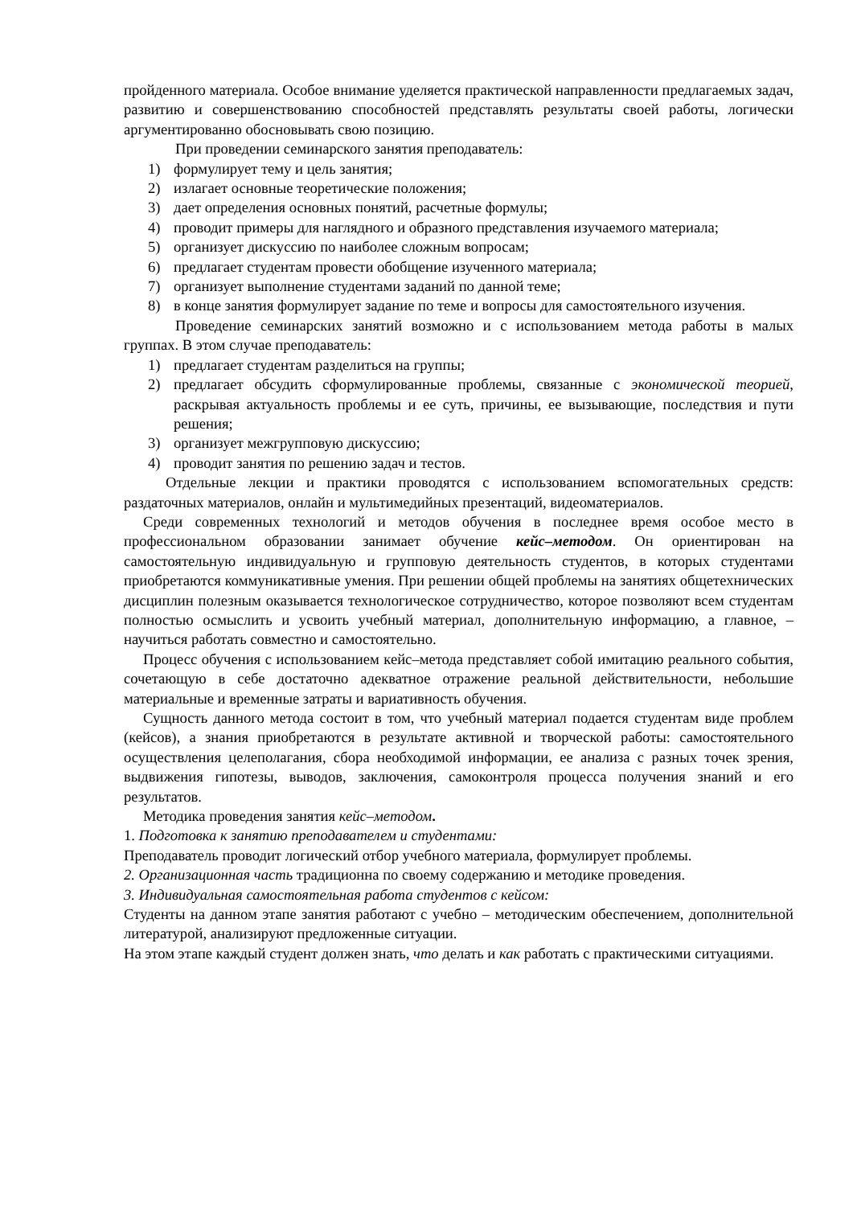пройденного материала. Особое внимание уделяется практической направленности предлагаемых задач, развитию и совершенствованию способностей представлять результаты своей работы, логически аргументированно обосновывать свою позицию.
При проведении семинарского занятия преподаватель:
1) формулирует тему и цель занятия;
2) излагает основные теоретические положения;
3) дает определения основных понятий, расчетные формулы;
4) проводит примеры для наглядного и образного представления изучаемого материала;
5) организует дискуссию по наиболее сложным вопросам;
6) предлагает студентам провести обобщение изученного материала;
7) организует выполнение студентами заданий по данной теме;
8) в конце занятия формулирует задание по теме и вопросы для самостоятельного изучения.
Проведение семинарских занятий возможно и с использованием метода работы в малых группах. В этом случае преподаватель:
1) предлагает студентам разделиться на группы;
2) предлагает обсудить сформулированные проблемы, связанные с экономической теорией, раскрывая актуальность проблемы и ее суть, причины, ее вызывающие, последствия и пути решения;
3) организует межгрупповую дискуссию;
4) проводит занятия по решению задач и тестов.
Отдельные лекции и практики проводятся с использованием вспомогательных средств: раздаточных материалов, онлайн и мультимедийных презентаций, видеоматериалов.
Среди современных технологий и методов обучения в последнее время особое место в профессиональном образовании занимает обучение кейс–методом. Он ориентирован на самостоятельную индивидуальную и групповую деятельность студентов, в которых студентами приобретаются коммуникативные умения. При решении общей проблемы на занятиях общетехнических дисциплин полезным оказывается технологическое сотрудничество, которое позволяют всем студентам полностью осмыслить и усвоить учебный материал, дополнительную информацию, а главное, – научиться работать совместно и самостоятельно.
Процесс обучения с использованием кейс–метода представляет собой имитацию реального события, сочетающую в себе достаточно адекватное отражение реальной действительности, небольшие материальные и временные затраты и вариативность обучения.
Сущность данного метода состоит в том, что учебный материал подается студентам виде проблем (кейсов), а знания приобретаются в результате активной и творческой работы: самостоятельного осуществления целеполагания, сбора необходимой информации, ее анализа с разных точек зрения, выдвижения гипотезы, выводов, заключения, самоконтроля процесса получения знаний и его результатов.
Методика проведения занятия кейс–методом.
1. Подготовка к занятию преподавателем и студентами:
Преподаватель проводит логический отбор учебного материала, формулирует проблемы.
2. Организационная часть традиционна по своему содержанию и методике проведения.
3. Индивидуальная самостоятельная работа студентов с кейсом:
Студенты на данном этапе занятия работают с учебно – методическим обеспечением, дополнительной литературой, анализируют предложенные ситуации.
На этом этапе каждый студент должен знать, что делать и как работать с практическими ситуациями.